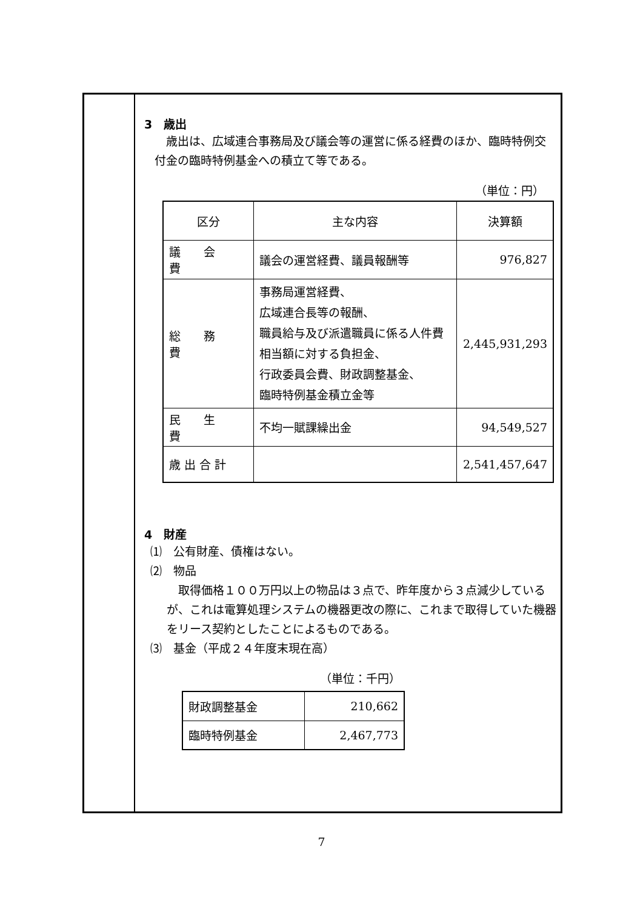3　歳出
歳出は、広域連合事務局及び議会等の運営に係る経費のほか、臨時特例交付金の臨時特例基金への積立て等である。
（単位：円）
| 区分 | 主な内容 | 決算額 |
| --- | --- | --- |
| 議 会 費 | 議会の運営経費、議員報酬等 | 976,827 |
| 総 務 費 | 事務局運営経費、 広域連合長等の報酬、 職員給与及び派遣職員に係る人件費相当額に対する負担金、 行政委員会費、財政調整基金、 臨時特例基金積立金等 | 2,445,931,293 |
| 民 生 費 | 不均一賦課繰出金 | 94,549,527 |
| 歳 出 合 計 | | 2,541,457,647 |
4　財産
⑴　公有財産、債権はない。
⑵　物品
取得価格１００万円以上の物品は３点で、昨年度から３点減少しているが、これは電算処理システムの機器更改の際に、これまで取得していた機器をリース契約としたことによるものである。
⑶　基金（平成２４年度末現在高）
（単位：千円）
| 財政調整基金 | 210,662 |
| 臨時特例基金 | 2,467,773 |
7